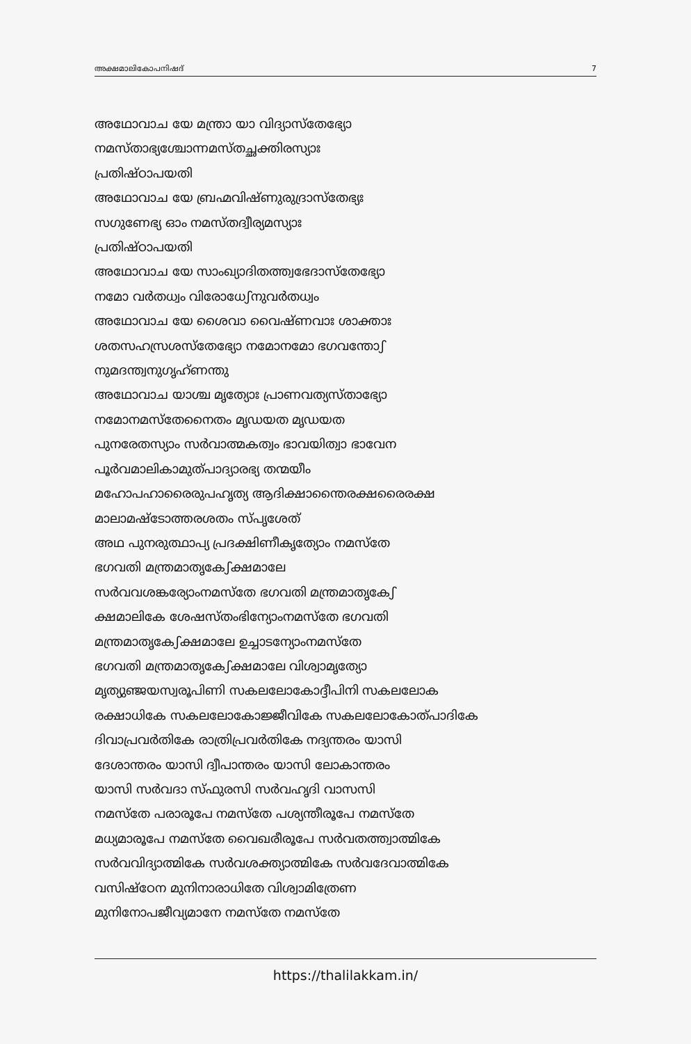അക്ഷമാലികോപനിഷദ് 7
അഥോവാച യേ മന്ത്രാ യാ വിദ്യാസ്തേഭ്യോ
നമസ്താഭ്യശ്ചോന്നമസ്തച്ഛക്തിരസ്യാഃ
പ്രതിഷ്ഠാപയതി
അഥോവാച യേ ബ്രഹ്മവിഷ്ണുരുദ്രാസ്തേഭ്യഃ
സഗുണേഭ്യ ഓം നമസ്തദ്വീര്യമസ്യാഃ
പ്രതിഷ്ഠാപയതി
അഥോവാച യേ സാംഖ്യാദിതത്ത്വഭേദാസ്തേഭ്യോ
നമോ വർതധ്വം വിരോധേഽനുവർതധ്വം
അഥോവാച യേ ശൈവാ വൈഷ്ണവാഃ ശാക്താഃ
ശതസഹസ്രശസ്തേഭ്യോ നമോനമോ ഭഗവന്തോഽ
നുമദന്ത്വനുഗൃഹ്ണന്തു
അഥോവാച യാശ്ച മൃത്യോഃ പ്രാണവത്യസ്താഭ്യോ
നമോനമസ്തേനൈതം മൃഡയത മൃഡയത
പുനരേതസ്യാം സർവാത്മകത്വം ഭാവയിത്വാ ഭാവേന
പൂർവമാലികാമുത്പാദ്യാരഭ്യ തന്മയീം
മഹോപഹാരൈരുപഹൃത്യ ആദിക്ഷാന്തൈരക്ഷരൈരക്ഷ
മാലാമഷ്ടോത്തരശതം സ്പൃശേത്
അഥ പുനരുത്ഥാപ്യ പ്രദക്ഷിണീകൃത്യോം നമസ്തേ
ഭഗവതി മന്ത്രമാതൃകേഽക്ഷമാലേ
സർവവശങ്കര്യോംനമസ്തേ ഭഗവതി മന്ത്രമാതൃകേഽ
ക്ഷമാലികേ ശേഷസ്തംഭിന്യോംനമസ്തേ ഭഗവതി
മന്ത്രമാതൃകേഽക്ഷമാലേ ഉച്ചാടന്യോംനമസ്തേ
ഭഗവതി മന്ത്രമാതൃകേഽക്ഷമാലേ വിശ്വാമൃത്യോ
മൃത്യുഞ്ജയസ്വരൂപിണി സകലലോകോദ്ദീപിനി സകലലോക
രക്ഷാധികേ സകലലോകോജ്ജീവികേ സകലലോകോത്പാദികേ
ദിവാപ്രവർതികേ രാത്രിപ്രവർതികേ നദ്യന്തരം യാസി
ദേശാന്തരം യാസി ദ്വീപാന്തരം യാസി ലോകാന്തരം
യാസി സർവദാ സ്ഫുരസി സർവഹൃദി വാസസി
നമസ്തേ പരാരൂപേ നമസ്തേ പശ്യന്തീരൂപേ നമസ്തേ
മധ്യമാരൂപേ നമസ്തേ വൈഖരീരൂപേ സർവതത്ത്വാത്മികേ
സർവവിദ്യാത്മികേ സർവശക്ത്യാത്മികേ സർവദേവാത്മികേ
വസിഷ്ഠേന മുനിനാരാധിതേ വിശ്വാമിത്രേണ
മുനിനോപജീവ്യമാനേ നമസ്തേ നമസ്തേ
https://thalilakkam.in/